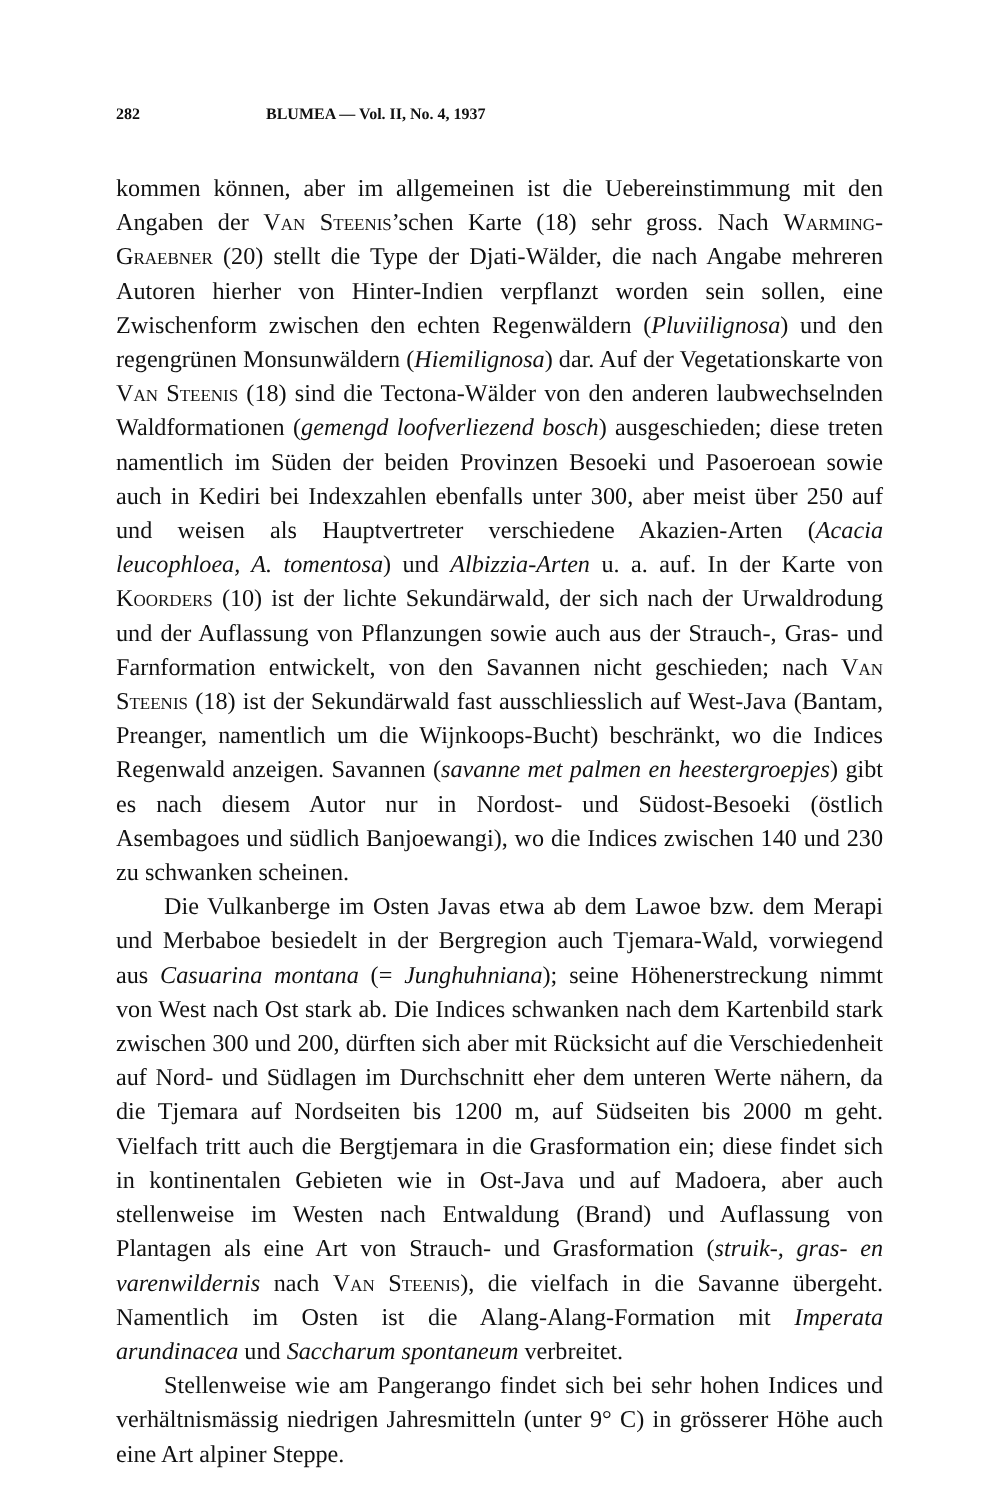282 BLUMEA — Vol. II, No. 4, 1937
kommen können, aber im allgemeinen ist die Uebereinstimmung mit den Angaben der Van Steenis’schen Karte (18) sehr gross. Nach Warming-Graebner (20) stellt die Type der Djati-Wälder, die nach Angabe mehreren Autoren hierher von Hinter-Indien verpflanzt worden sein sollen, eine Zwischenform zwischen den echten Regenwäldern (Pluviilignosa) und den regengrünen Monsunwäldern (Hiemilignosa) dar. Auf der Vegetationskarte von Van Steenis (18) sind die Tectona-Wälder von den anderen laubwechselnden Waldformationen (gemengd loofverliezend bosch) ausgeschieden; diese treten namentlich im Süden der beiden Provinzen Besoeki und Pasoeroean sowie auch in Kediri bei Indexzahlen ebenfalls unter 300, aber meist über 250 auf und weisen als Hauptvertreter verschiedene Akazien-Arten (Acacia leucophloea, A. tomentosa) und Albizzia-Arten u. a. auf. In der Karte von Koorders (10) ist der lichte Sekundärwald, der sich nach der Urwaldrodung und der Auflassung von Pflanzungen sowie auch aus der Strauch-, Gras- und Farnformation entwickelt, von den Savannen nicht geschieden; nach Van Steenis (18) ist der Sekundärwald fast ausschliesslich auf West-Java (Bantam, Preanger, namentlich um die Wijnkoops-Bucht) beschränkt, wo die Indices Regenwald anzeigen. Savannen (savanne met palmen en heestergroepjes) gibt es nach diesem Autor nur in Nordost- und Südost-Besoeki (östlich Asembagoes und südlich Banjoewangi), wo die Indices zwischen 140 und 230 zu schwanken scheinen.
Die Vulkanberge im Osten Javas etwa ab dem Lawoe bzw. dem Merapi und Merbaboe besiedelt in der Bergregion auch Tjemara-Wald, vorwiegend aus Casuarina montana (= Junghuhniana); seine Höhenerstreckung nimmt von West nach Ost stark ab. Die Indices schwanken nach dem Kartenbild stark zwischen 300 und 200, dürften sich aber mit Rücksicht auf die Verschiedenheit auf Nord- und Südlagen im Durchschnitt eher dem unteren Werte nähern, da die Tjemara auf Nordseiten bis 1200 m, auf Südseiten bis 2000 m geht. Vielfach tritt auch die Bergtjemara in die Grasformation ein; diese findet sich in kontinentalen Gebieten wie in Ost-Java und auf Madoera, aber auch stellenweise im Westen nach Entwaldung (Brand) und Auflassung von Plantagen als eine Art von Strauch- und Grasformation (struik-, gras- en varenwildernis nach Van Steenis), die vielfach in die Savanne übergeht. Namentlich im Osten ist die Alang-Alang-Formation mit Imperata arundinacea und Saccharum spontaneum verbreitet.
Stellenweise wie am Pangerango findet sich bei sehr hohen Indices und verhältnismässig niedrigen Jahresmitteln (unter 9° C) in grösserer Höhe auch eine Art alpiner Steppe.